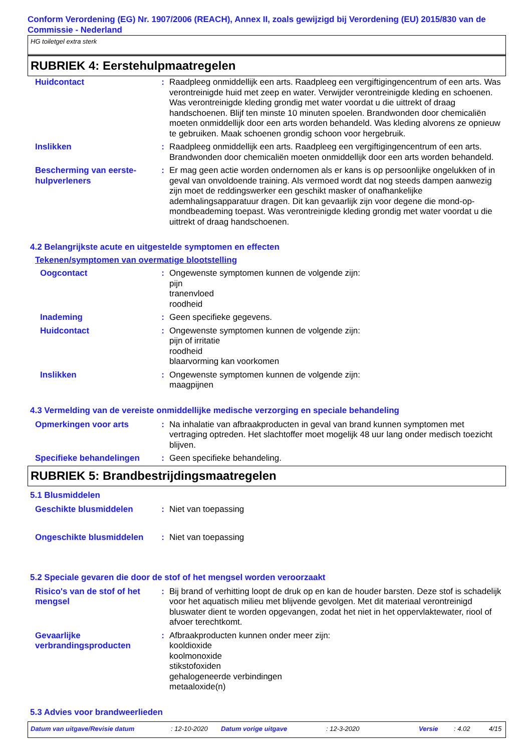Conform Verordening (EG) Nr. 1907/2006 (REACH), Annex II, zoals gewijzigd bij Verordening (EU) 2015/830 van de Commissie - Nederland
HG toiletgel extra sterk
RUBRIEK 4: Eerstehulpmaatregelen
| Huidcontact | : | Raadpleeg onmiddellijk een arts. Raadpleeg een vergiftigingencentrum of een arts. Was verontreinigde huid met zeep en water. Verwijder verontreinigde kleding en schoenen. Was verontreinigde kleding grondig met water voordat u die uittrekt of draag handschoenen. Blijf ten minste 10 minuten spoelen. Brandwonden door chemicaliën moeten onmiddellijk door een arts worden behandeld. Was kleding alvorens ze opnieuw te gebruiken. Maak schoenen grondig schoon voor hergebruik. |
| Inslikken | : | Raadpleeg onmiddellijk een arts. Raadpleeg een vergiftigingencentrum of een arts. Brandwonden door chemicaliën moeten onmiddellijk door een arts worden behandeld. |
| Bescherming van eerste-hulpverleners | : | Er mag geen actie worden ondernomen als er kans is op persoonlijke ongelukken of in geval van onvoldoende training. Als vermoed wordt dat nog steeds dampen aanwezig zijn moet de reddingswerker een geschikt masker of onafhankelijke ademhalingsapparatuur dragen. Dit kan gevaarlijk zijn voor degene die mond-op-mondbeademing toepast. Was verontreinigde kleding grondig met water voordat u die uittrekt of draag handschoenen. |
4.2 Belangrijkste acute en uitgestelde symptomen en effecten
Tekenen/symptomen van overmatige blootstelling
| Oogcontact | : | Ongewenste symptomen kunnen de volgende zijn: pijn tranenvloed roodheid |
| Inademing | : | Geen specifieke gegevens. |
| Huidcontact | : | Ongewenste symptomen kunnen de volgende zijn: pijn of irritatie roodheid blaarvorming kan voorkomen |
| Inslikken | : | Ongewenste symptomen kunnen de volgende zijn: maagpijnen |
4.3 Vermelding van de vereiste onmiddellijke medische verzorging en speciale behandeling
| Opmerkingen voor arts | : | Na inhalatie van afbraakproducten in geval van brand kunnen symptomen met vertraging optreden. Het slachtoffer moet mogelijk 48 uur lang onder medisch toezicht blijven. |
| Specifieke behandelingen | : | Geen specifieke behandeling. |
RUBRIEK 5: Brandbestrijdingsmaatregelen
5.1 Blusmiddelen
| Geschikte blusmiddelen | : | Niet van toepassing |
| Ongeschikte blusmiddelen | : | Niet van toepassing |
5.2 Speciale gevaren die door de stof of het mengsel worden veroorzaakt
| Risico's van de stof of het mengsel | : | Bij brand of verhitting loopt de druk op en kan de houder barsten. Deze stof is schadelijk voor het aquatisch milieu met blijvende gevolgen. Met dit materiaal verontreinigd bluswater dient te worden opgevangen, zodat het niet in het oppervlaktewater, riool of afvoer terechtkomt. |
| Gevaarlijke verbrandingsproducten | : | Afbraakproducten kunnen onder meer zijn: kooldioxide koolmonoxide stikstofoxiden gehalogeneerde verbindingen metaaloxide(n) |
5.3 Advies voor brandweerlieden
Datum van uitgave/Revisie datum: 12-10-2020 Datum vorige uitgave: 12-3-2020 Versie: 4.02 4/15